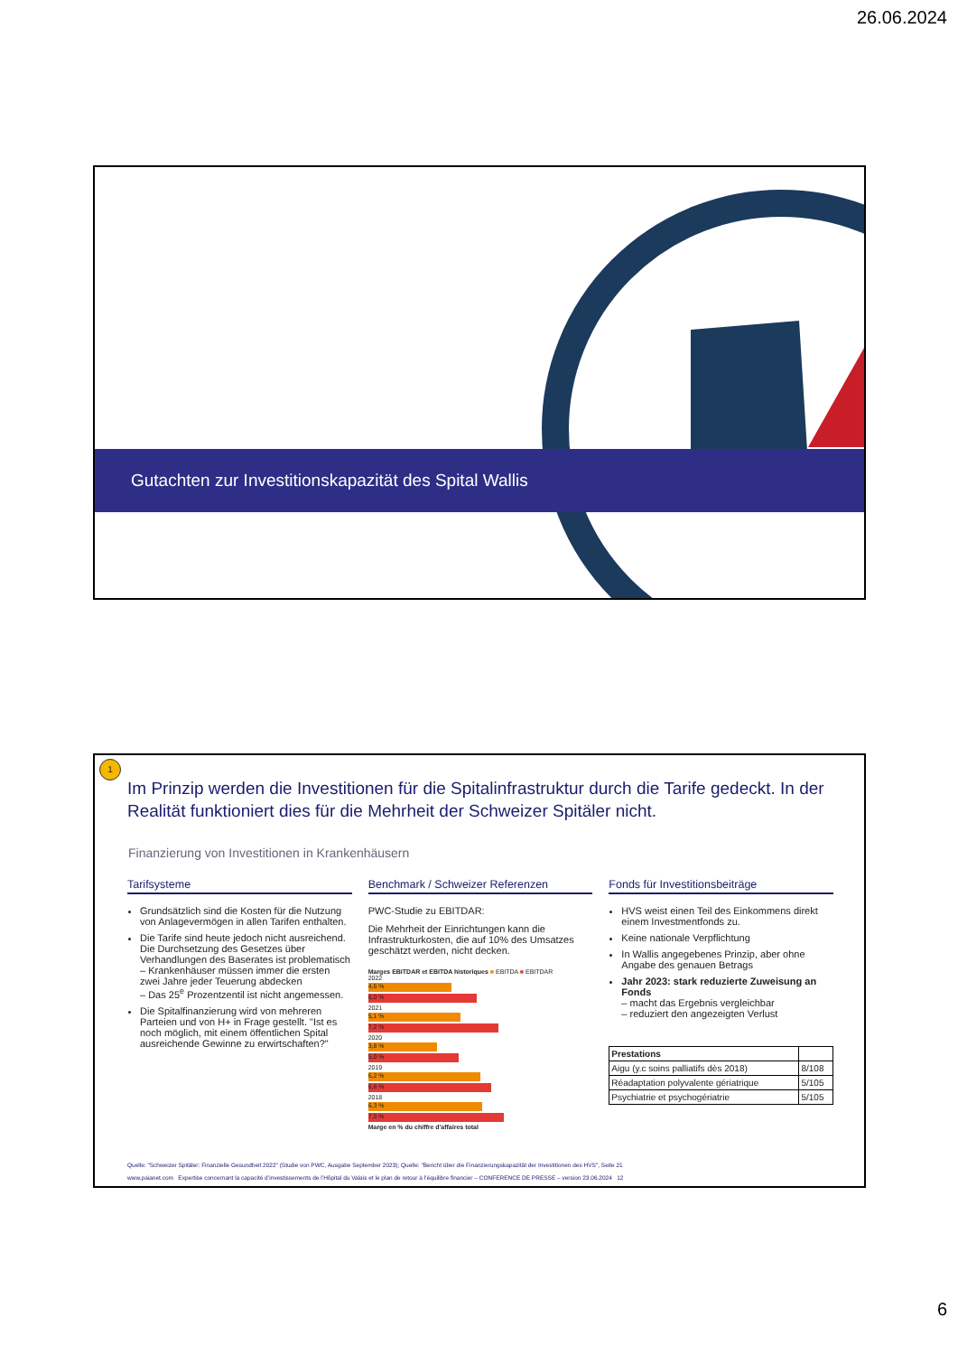26.06.2024
Gutachten zur Investitionskapazität des Spital Wallis
1
Im Prinzip werden die Investitionen für die Spitalinfrastruktur durch die Tarife gedeckt. In der Realität funktioniert dies für die Mehrheit der Schweizer Spitäler nicht.
Finanzierung von Investitionen in Krankenhäusern
Tarifsysteme
Grundsätzlich sind die Kosten für die Nutzung von Anlagevermögen in allen Tarifen enthalten.
Die Tarife sind heute jedoch nicht ausreichend. Die Durchsetzung des Gesetzes über Verhandlungen des Baserates ist problematisch
– Krankenhäuser müssen immer die ersten zwei Jahre jeder Teuerung abdecken
– Das 25<sup>e</sup> Prozentzentil ist nicht angemessen.
Die Spitalfinanzierung wird von mehreren Parteien und von H+ in Frage gestellt. "Ist es noch möglich, mit einem öffentlichen Spital ausreichende Gewinne zu erwirtschaften?"
Benchmark / Schweizer Referenzen
PWC-Studie zu EBITDAR:
Die Mehrheit der Einrichtungen kann die Infrastrukturkosten, die auf 10% des Umsatzes geschätzt werden, nicht decken.
Marges EBITDAR et EBITDA historiques ■ EBITDA ■ EBITDAR
2022
4,6 %
6,0 %
2021
5,1 %
7,2 %
2020
3,8 %
5,0 %
2019
6,2 %
6,8 %
2018
6,3 %
7,5 %
Marge en % du chiffre d'affaires total
Fonds für Investitionsbeiträge
HVS weist einen Teil des Einkommens direkt einem Investmentfonds zu.
Keine nationale Verpflichtung
In Wallis angegebenes Prinzip, aber ohne Angabe des genauen Betrags
Jahr 2023: stark reduzierte Zuweisung an Fonds
– macht das Ergebnis vergleichbar
– reduziert den angezeigten Verlust
| Prestations | |
| --- | --- |
| Aigu (y.c soins palliatifs dès 2018) | 8/108 |
| Réadaptation polyvalente gériatrique | 5/105 |
| Psychiatrie et psychogériatrie | 5/105 |
Quelle: "Schweizer Spitäler: Finanzielle Gesundheit 2022" (Studie von PWC, Ausgabe September 2023); Quelle: "Bericht über die Finanzierungskapazität der Investitionen des HVS", Seite 21
www.paianet.com Expertise concernant la capacité d’investissements de l’Hôpital du Valais et le plan de retour à l’équilibre financier – CONFERENCE DE PRESSE – version 23.06.2024 12
6